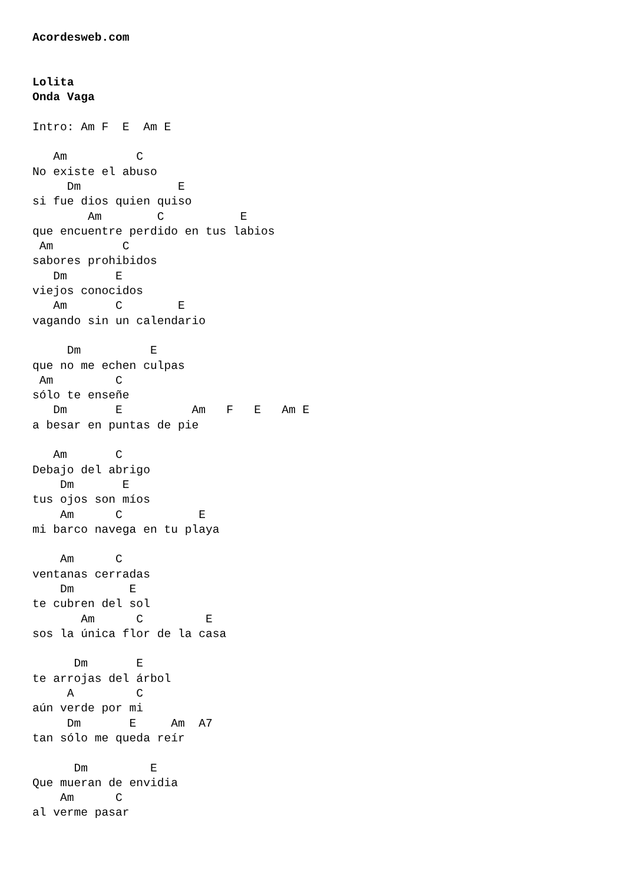Acordesweb.com


Lolita
Onda Vaga

Intro: Am F  E  Am E

   Am          C
No existe el abuso
     Dm              E
si fue dios quien quiso
        Am        C           E
que encuentre perdido en tus labios
 Am          C
sabores prohibidos
   Dm       E
viejos conocidos
   Am       C        E
vagando sin un calendario

     Dm          E
que no me echen culpas
 Am         C
sólo te enseñe
   Dm       E          Am   F   E   Am E
a besar en puntas de pie

   Am       C
Debajo del abrigo
    Dm       E
tus ojos son míos
    Am      C           E
mi barco navega en tu playa

    Am      C
ventanas cerradas
    Dm        E
te cubren del sol
       Am      C         E
sos la única flor de la casa

      Dm       E
te arrojas del árbol
     A         C
aún verde por mi
     Dm       E     Am  A7
tan sólo me queda reír

      Dm         E
Que mueran de envidia
    Am      C
al verme pasar